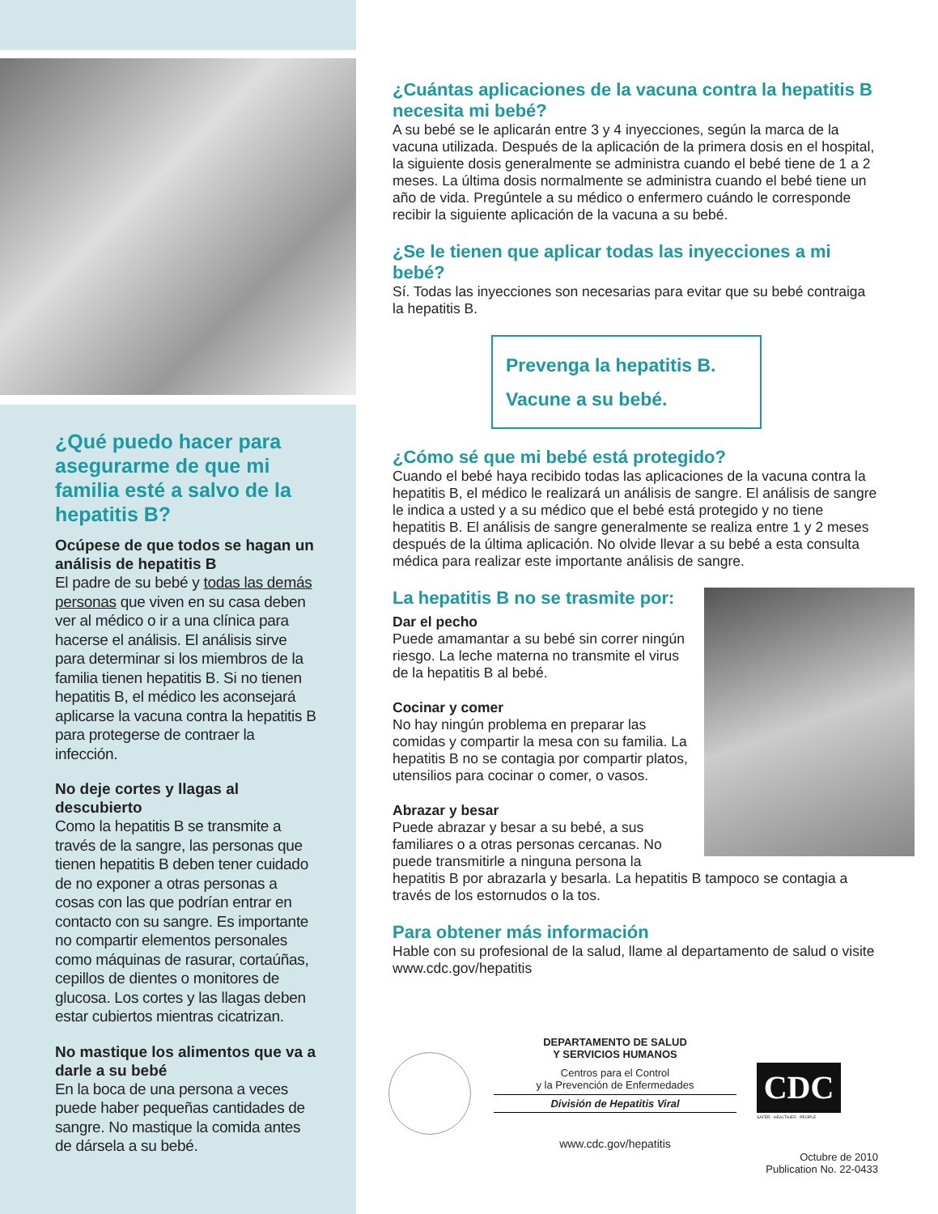¿Qué puedo hacer para asegurarme de que mi familia esté a salvo de la hepatitis B?
Ocúpese de que todos se hagan un análisis de hepatitis B
El padre de su bebé y todas las demás personas que viven en su casa deben ver al médico o ir a una clínica para hacerse el análisis. El análisis sirve para determinar si los miembros de la familia tienen hepatitis B. Si no tienen hepatitis B, el médico les aconsejará aplicarse la vacuna contra la hepatitis B para protegerse de contraer la infección.
No deje cortes y llagas al descubierto
Como la hepatitis B se transmite a través de la sangre, las personas que tienen hepatitis B deben tener cuidado de no exponer a otras personas a cosas con las que podrían entrar en contacto con su sangre. Es importante no compartir elementos personales como máquinas de rasurar, cortaúñas, cepillos de dientes o monitores de glucosa. Los cortes y las llagas deben estar cubiertos mientras cicatrizan.
No mastique los alimentos que va a darle a su bebé
En la boca de una persona a veces puede haber pequeñas cantidades de sangre. No mastique la comida antes de dársela a su bebé.
¿Cuántas aplicaciones de la vacuna contra la hepatitis B necesita mi bebé?
A su bebé se le aplicarán entre 3 y 4 inyecciones, según la marca de la vacuna utilizada. Después de la aplicación de la primera dosis en el hospital, la siguiente dosis generalmente se administra cuando el bebé tiene de 1 a 2 meses. La última dosis normalmente se administra cuando el bebé tiene un año de vida. Pregúntele a su médico o enfermero cuándo le corresponde recibir la siguiente aplicación de la vacuna a su bebé.
¿Se le tienen que aplicar todas las inyecciones a mi bebé?
Sí. Todas las inyecciones son necesarias para evitar que su bebé contraiga la hepatitis B.
Prevenga la hepatitis B.
Vacune a su bebé.
¿Cómo sé que mi bebé está protegido?
Cuando el bebé haya recibido todas las aplicaciones de la vacuna contra la hepatitis B, el médico le realizará un análisis de sangre. El análisis de sangre le indica a usted y a su médico que el bebé está protegido y no tiene hepatitis B. El análisis de sangre generalmente se realiza entre 1 y 2 meses después de la última aplicación. No olvide llevar a su bebé a esta consulta médica para realizar este importante análisis de sangre.
La hepatitis B no se trasmite por:
Dar el pecho
Puede amamantar a su bebé sin correr ningún riesgo. La leche materna no transmite el virus de la hepatitis B al bebé.
Cocinar y comer
No hay ningún problema en preparar las comidas y compartir la mesa con su familia. La hepatitis B no se contagia por compartir platos, utensilios para cocinar o comer, o vasos.
Abrazar y besar
Puede abrazar y besar a su bebé, a sus familiares o a otras personas cercanas. No puede transmitirle a ninguna persona la hepatitis B por abrazarla y besarla. La hepatitis B tampoco se contagia a través de los estornudos o la tos.
Para obtener más información
Hable con su profesional de la salud, llame al departamento de salud o visite www.cdc.gov/hepatitis
DEPARTAMENTO DE SALUD
Y SERVICIOS HUMANOS
Centros para el Control
y la Prevención de Enfermedades
División de Hepatitis Viral
www.cdc.gov/hepatitis
CDC
SAFER · HEALTHIER · PEOPLE
Octubre de 2010
Publication No. 22-0433